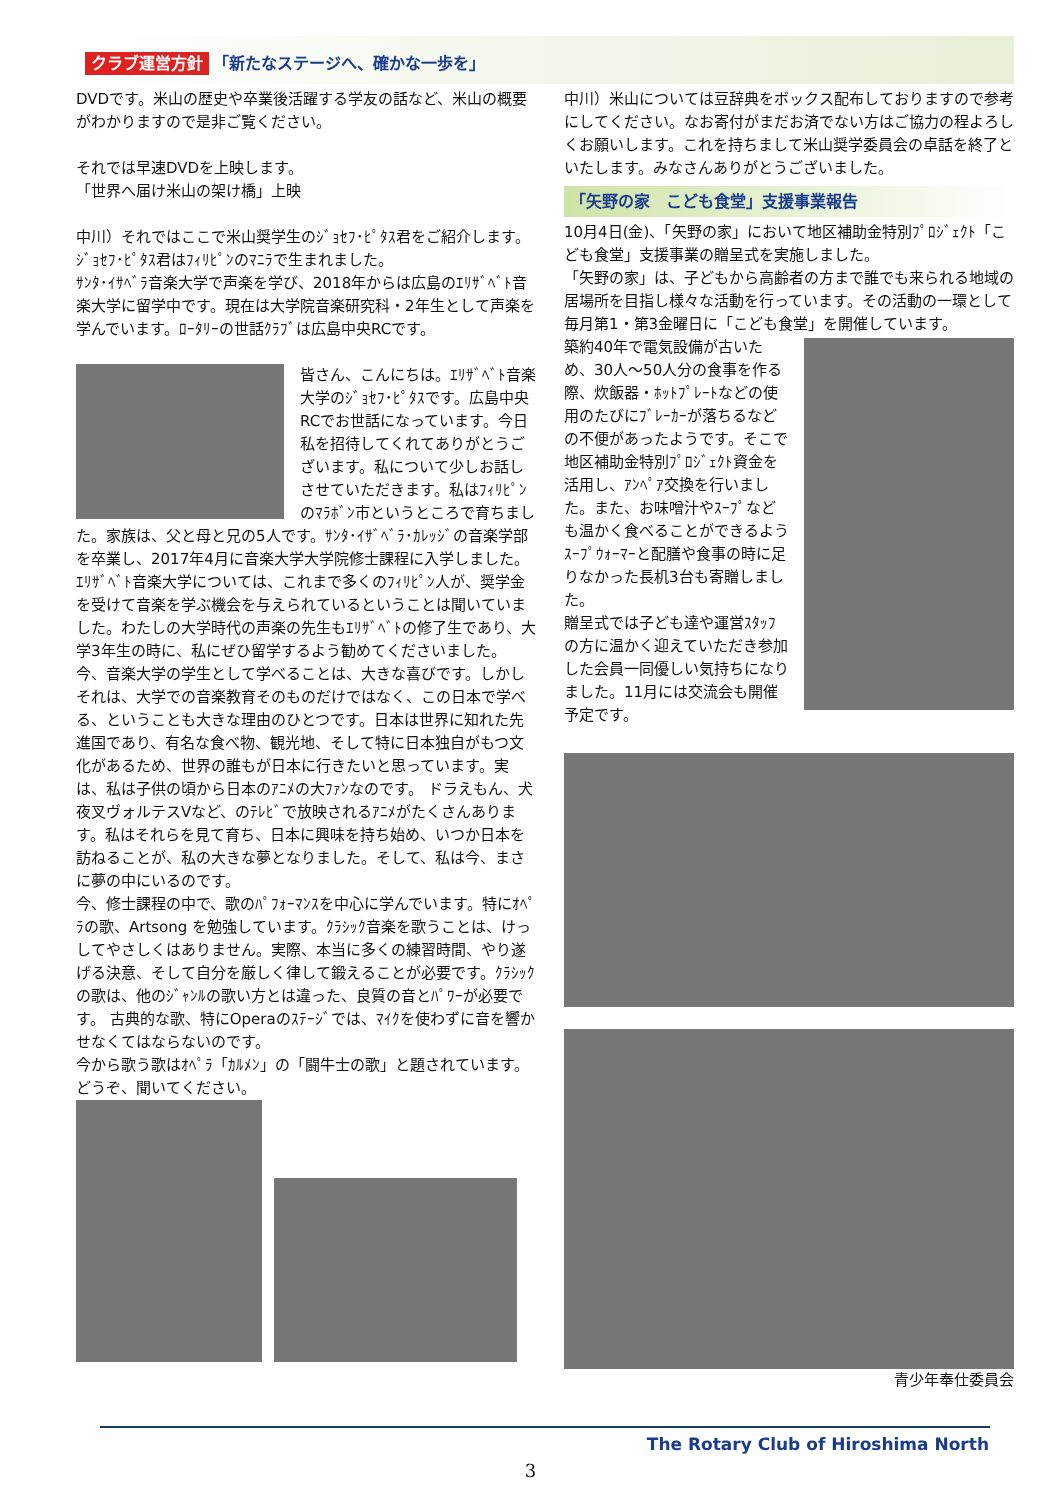クラブ運営方針 「新たなステージへ、確かな一歩を」
DVDです。米山の歴史や卒業後活躍する学友の話など、米山の概要がわかりますので是非ご覧ください。
それでは早速DVDを上映します。
「世界へ届け米山の架け橋」上映
中川）それではここで米山奨学生のｼﾞｮｾﾌ･ﾋﾟﾀｽ君をご紹介します。ｼﾞｮｾﾌ･ﾋﾟﾀｽ君はﾌｨﾘﾋﾟﾝのﾏﾆﾗで生まれました。
ｻﾝﾀ･ｲｻﾍﾞﾗ音楽大学で声楽を学び、2018年からは広島のｴﾘｻﾞﾍﾞﾄ音楽大学に留学中です。現在は大学院音楽研究科・2年生として声楽を学んでいます。ﾛｰﾀﾘｰの世話ｸﾗﾌﾞは広島中央RCです。
皆さん、こんにちは。ｴﾘｻﾞﾍﾞﾄ音楽大学のｼﾞｮｾﾌ･ﾋﾟﾀｽです。広島中央RCでお世話になっています。今日私を招待してくれてありがとうございます。私について少しお話しさせていただきます。私はﾌｨﾘﾋﾟﾝのﾏﾗﾎﾞﾝ市というところで育ちました。家族は、父と母と兄の5人です。ｻﾝﾀ･ｲｻﾞﾍﾞﾗ･ｶﾚｯｼﾞの音楽学部を卒業し、2017年4月に音楽大学大学院修士課程に入学しました。ｴﾘｻﾞﾍﾞﾄ音楽大学については、これまで多くのﾌｨﾘﾋﾟﾝ人が、奨学金を受けて音楽を学ぶ機会を与えられているということは聞いていました。わたしの大学時代の声楽の先生もｴﾘｻﾞﾍﾞﾄの修了生であり、大学3年生の時に、私にぜひ留学するよう勧めてくださいました。
今、音楽大学の学生として学べることは、大きな喜びです。しかしそれは、大学での音楽教育そのものだけではなく、この日本で学べる、ということも大きな理由のひとつです。日本は世界に知れた先進国であり、有名な食べ物、観光地、そして特に日本独自がもつ文化があるため、世界の誰もが日本に行きたいと思っています。実は、私は子供の頃から日本のｱﾆﾒの大ﾌｧﾝなのです。 ドラえもん、犬夜叉ヴォルテスVなど、のﾃﾚﾋﾞで放映されるｱﾆﾒがたくさんあります。私はそれらを見て育ち、日本に興味を持ち始め、いつか日本を訪ねることが、私の大きな夢となりました。そして、私は今、まさに夢の中にいるのです。
今、修士課程の中で、歌のﾊﾟﾌｫｰﾏﾝｽを中心に学んでいます。特にｵﾍﾟﾗの歌、Artsong を勉強しています。ｸﾗｼｯｸ音楽を歌うことは、けっしてやさしくはありません。実際、本当に多くの練習時間、やり遂げる決意、そして自分を厳しく律して鍛えることが必要です。ｸﾗｼｯｸの歌は、他のｼﾞｬﾝﾙの歌い方とは違った、良質の音とﾊﾟﾜｰが必要です。 古典的な歌、特にOperaのｽﾃｰｼﾞでは、ﾏｲｸを使わずに音を響かせなくてはならないのです。
今から歌う歌はｵﾍﾟﾗ「ｶﾙﾒﾝ」の「闘牛士の歌」と題されています。どうぞ、聞いてください。
中川）米山については豆辞典をボックス配布しておりますので参考にしてください。なお寄付がまだお済でない方はご協力の程よろしくお願いします。これを持ちまして米山奨学委員会の卓話を終了といたします。みなさんありがとうございました。
「矢野の家　こども食堂」支援事業報告
10月4日(金)、「矢野の家」において地区補助金特別ﾌﾟﾛｼﾞｪｸﾄ「こども食堂」支援事業の贈呈式を実施しました。
「矢野の家」は、子どもから高齢者の方まで誰でも来られる地域の居場所を目指し様々な活動を行っています。その活動の一環として毎月第1・第3金曜日に「こども食堂」を開催しています。
築約40年で電気設備が古いため、30人～50人分の食事を作る際、炊飯器・ﾎｯﾄﾌﾟﾚｰﾄなどの使用のたびにﾌﾞﾚｰｶｰが落ちるなどの不便があったようです。そこで地区補助金特別ﾌﾟﾛｼﾞｪｸﾄ資金を活用し、ｱﾝﾍﾟｱ交換を行いました。また、お味噌汁やｽｰﾌﾟなども温かく食べることができるようｽｰﾌﾟｳｫｰﾏｰと配膳や食事の時に足りなかった長机3台も寄贈しました。
贈呈式では子ども達や運営ｽﾀｯﾌの方に温かく迎えていただき参加した会員一同優しい気持ちになりました。11月には交流会も開催予定です。
青少年奉仕委員会
The Rotary Club of Hiroshima North
3